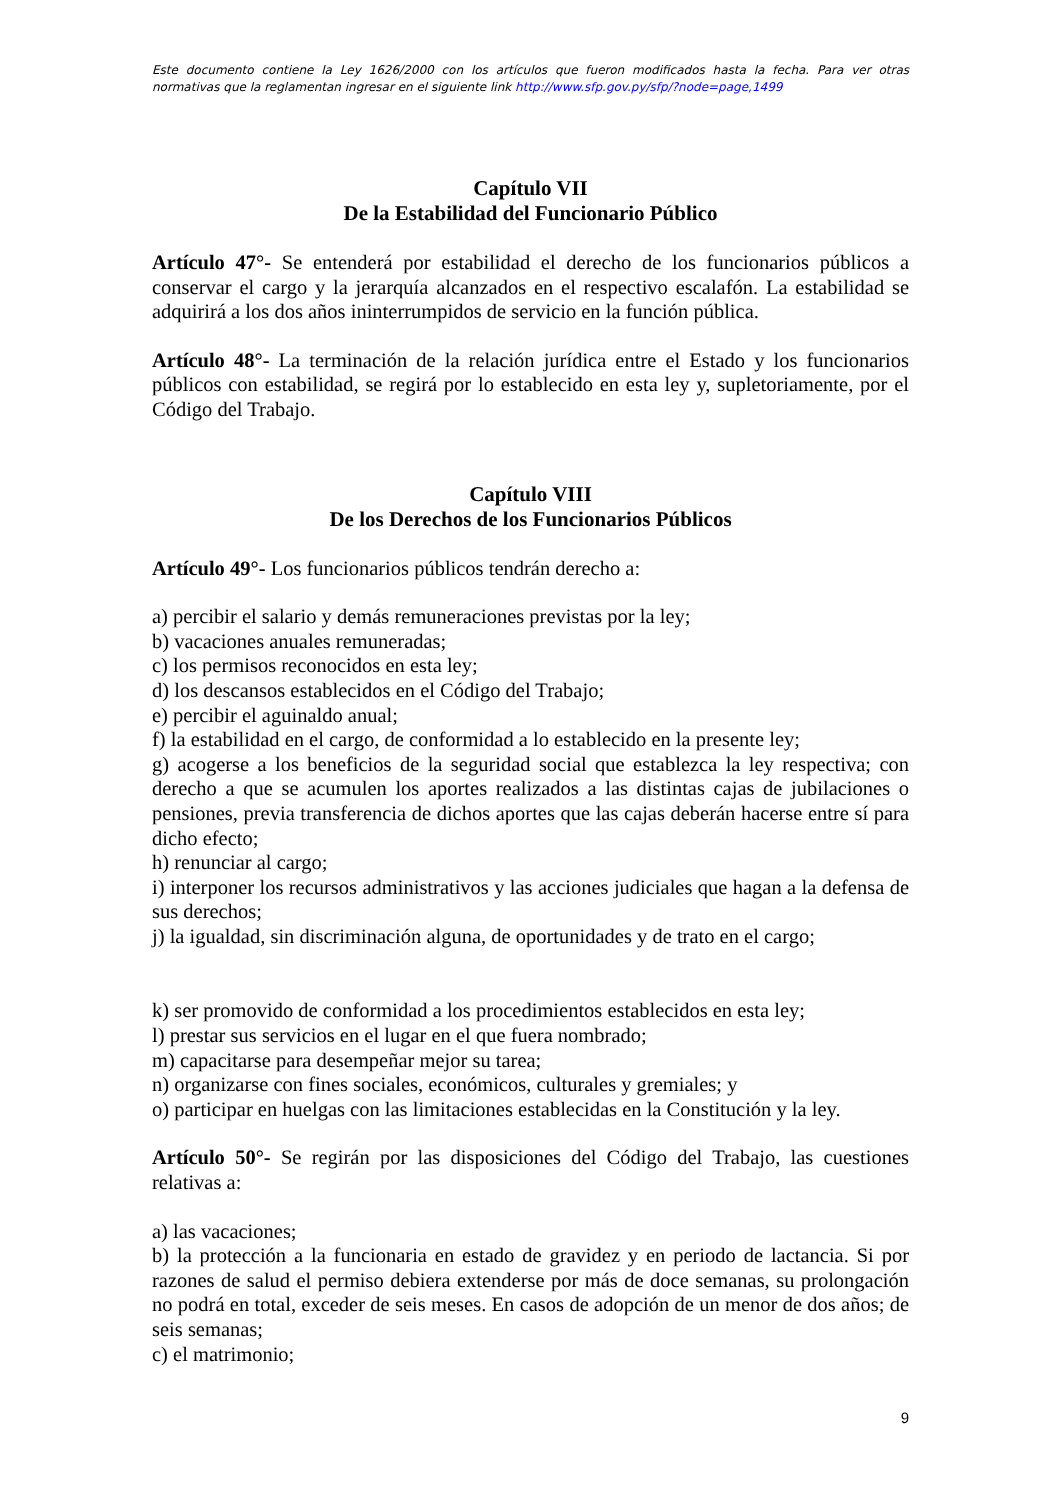Este documento contiene la Ley 1626/2000 con los artículos que fueron modificados hasta la fecha. Para ver otras normativas que la reglamentan ingresar en el siguiente link http://www.sfp.gov.py/sfp/?node=page,1499
Capítulo VII
De la Estabilidad del Funcionario Público
Artículo 47°- Se entenderá por estabilidad el derecho de los funcionarios públicos a conservar el cargo y la jerarquía alcanzados en el respectivo escalafón. La estabilidad se adquirirá a los dos años ininterrumpidos de servicio en la función pública.
Artículo 48°- La terminación de la relación jurídica entre el Estado y los funcionarios públicos con estabilidad, se regirá por lo establecido en esta ley y, supletoriamente, por el Código del Trabajo.
Capítulo VIII
De los Derechos de los Funcionarios Públicos
Artículo 49°- Los funcionarios públicos tendrán derecho a:
a) percibir el salario y demás remuneraciones previstas por la ley;
b) vacaciones anuales remuneradas;
c) los permisos reconocidos en esta ley;
d) los descansos establecidos en el Código del Trabajo;
e) percibir el aguinaldo anual;
f) la estabilidad en el cargo, de conformidad a lo establecido en la presente ley;
g) acogerse a los beneficios de la seguridad social que establezca la ley respectiva; con derecho a que se acumulen los aportes realizados a las distintas cajas de jubilaciones o pensiones, previa transferencia de dichos aportes que las cajas deberán hacerse entre sí para dicho efecto;
h) renunciar al cargo;
i) interponer los recursos administrativos y las acciones judiciales que hagan a la defensa de sus derechos;
j) la igualdad, sin discriminación alguna, de oportunidades y de trato en el cargo;
k) ser promovido de conformidad a los procedimientos establecidos en esta ley;
l) prestar sus servicios en el lugar en el que fuera nombrado;
m) capacitarse para desempeñar mejor su tarea;
n) organizarse con fines sociales, económicos, culturales y gremiales; y
o) participar en huelgas con las limitaciones establecidas en la Constitución y la ley.
Artículo 50°- Se regirán por las disposiciones del Código del Trabajo, las cuestiones relativas a:
a) las vacaciones;
b) la protección a la funcionaria en estado de gravidez y en periodo de lactancia. Si por razones de salud el permiso debiera extenderse por más de doce semanas, su prolongación no podrá en total, exceder de seis meses. En casos de adopción de un menor de dos años; de seis semanas;
c) el matrimonio;
9